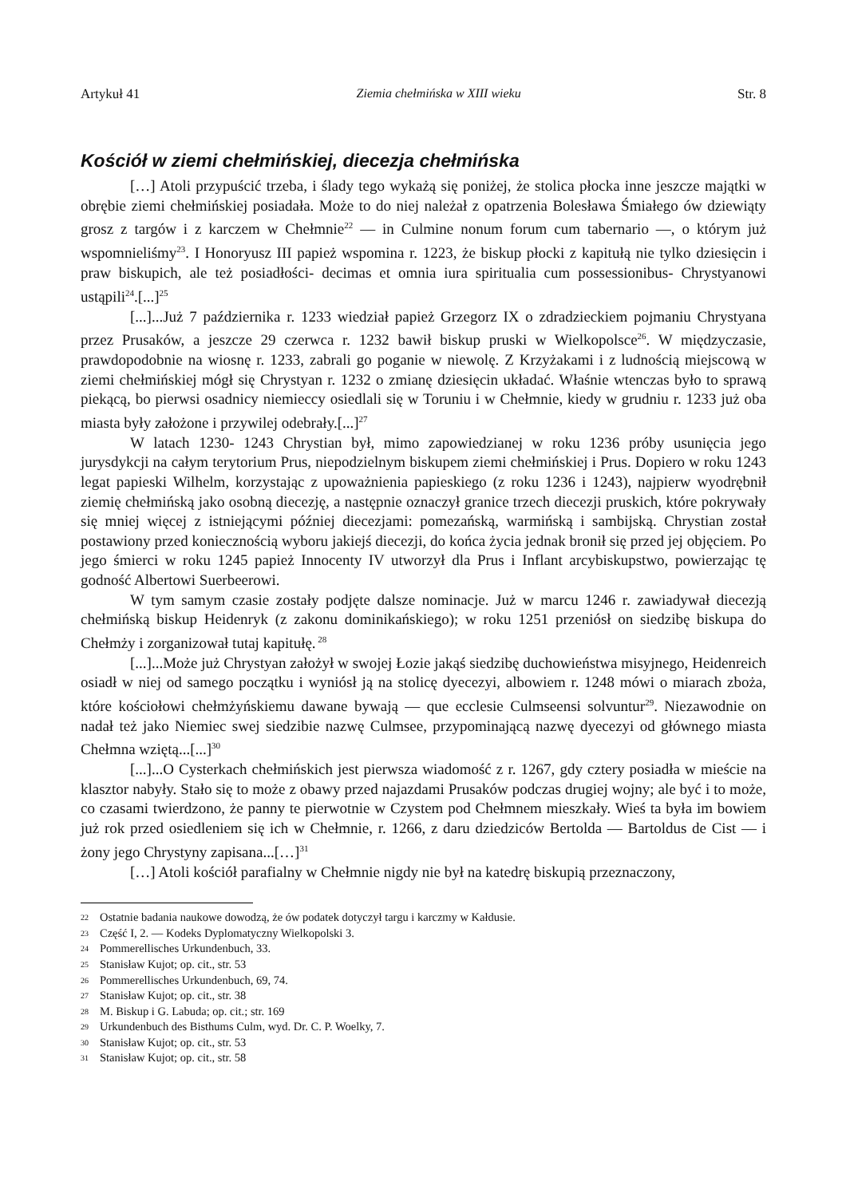Artykuł 41 Ziemia chełmińska w XIII wieku Str. 8
Kościół w ziemi chełmińskiej, diecezja chełmińska
[…] Atoli przypuścić trzeba, i ślady tego wykażą się poniżej, że stolica płocka inne jeszcze majątki w obrębie ziemi chełmińskiej posiadała. Może to do niej należał z opatrzenia Bolesława Śmiałego ów dziewiąty grosz z targów i z karczem w Chełmnie<sup>22</sup> — in Culmine nonum forum cum tabernario —, o którym już wspomnieliśmy<sup>23</sup>. I Honoryusz III papież wspomina r. 1223, że biskup płocki z kapitułą nie tylko dziesięcin i praw biskupich, ale też posiadłości- decimas et omnia iura spiritualia cum possessionibus- Chrystyanowi ustąpili<sup>24</sup>.[...]<sup>25</sup>
[...]...Już 7 października r. 1233 wiedział papież Grzegorz IX o zdradzieckiem pojmaniu Chrystyana przez Prusaków, a jeszcze 29 czerwca r. 1232 bawił biskup pruski w Wielkopolsce<sup>26</sup>. W międzyczasie, prawdopodobnie na wiosnę r. 1233, zabrali go poganie w niewolę. Z Krzyżakami i z ludnością miejscową w ziemi chełmińskiej mógł się Chrystyan r. 1232 o zmianę dziesięcin układać. Właśnie wtenczas było to sprawą piekącą, bo pierwsi osadnicy niemieccy osiedlali się w Toruniu i w Chełmnie, kiedy w grudniu r. 1233 już oba miasta były założone i przywilej odebrały.[...]<sup>27</sup>
W latach 1230- 1243 Chrystian był, mimo zapowiedzianej w roku 1236 próby usunięcia jego jurysdykcji na całym terytorium Prus, niepodzielnym biskupem ziemi chełmińskiej i Prus. Dopiero w roku 1243 legat papieski Wilhelm, korzystając z upoważnienia papieskiego (z roku 1236 i 1243), najpierw wyodrębnił ziemię chełmińską jako osobną diecezję, a następnie oznaczył granice trzech diecezji pruskich, które pokrywały się mniej więcej z istniejącymi później diecezjami: pomezańską, warmińską i sambijską. Chrystian został postawiony przed koniecznością wyboru jakiejś diecezji, do końca życia jednak bronił się przed jej objęciem. Po jego śmierci w roku 1245 papież Innocenty IV utworzył dla Prus i Inflant arcybiskupstwo, powierzając tę godność Albertowi Suerbeerowi.
W tym samym czasie zostały podjęte dalsze nominacje. Już w marcu 1246 r. zawiadywał diecezją chełmińską biskup Heidenryk (z zakonu dominikańskiego); w roku 1251 przeniósł on siedzibę biskupa do Chełmży i zorganizował tutaj kapitułę.<sup>28</sup>
[...]...Może już Chrystyan założył w swojej Łozie jakąś siedzibę duchowieństwa misyjnego, Heidenreich osiadł w niej od samego początku i wyniósł ją na stolicę dyecezyi, albowiem r. 1248 mówi o miarach zboża, które kościołowi chełmżyńskiemu dawane bywają — que ecclesie Culmseensi solvuntur<sup>29</sup>. Niezawodnie on nadał też jako Niemiec swej siedzibie nazwę Culmsee, przypominającą nazwę dyecezyi od głównego miasta Chełmna wziętą...[...]<sup>30</sup>
[...]...O Cysterkach chełmińskich jest pierwsza wiadomość z r. 1267, gdy cztery posiadła w mieście na klasztor nabyły. Stało się to może z obawy przed najazdami Prusaków podczas drugiej wojny; ale być i to może, co czasami twierdzono, że panny te pierwotnie w Czystem pod Chełmnem mieszkały. Wieś ta była im bowiem już rok przed osiedleniem się ich w Chełmnie, r. 1266, z daru dziedziców Bertolda — Bartoldus de Cist — i żony jego Chrystyny zapisana...[…]<sup>31</sup>
[…] Atoli kościół parafialny w Chełmnie nigdy nie był na katedrę biskupią przeznaczony,
22 Ostatnie badania naukowe dowodzą, że ów podatek dotyczył targu i karczmy w Kałdusie.
23 Część I, 2. — Kodeks Dyplomatyczny Wielkopolski 3.
24 Pommerellisches Urkundenbuch, 33.
25 Stanisław Kujot; op. cit., str. 53
26 Pommerellisches Urkundenbuch, 69, 74.
27 Stanisław Kujot; op. cit., str. 38
28 M. Biskup i G. Labuda; op. cit.; str. 169
29 Urkundenbuch des Bisthums Culm, wyd. Dr. C. P. Woelky, 7.
30 Stanisław Kujot; op. cit., str. 53
31 Stanisław Kujot; op. cit., str. 58